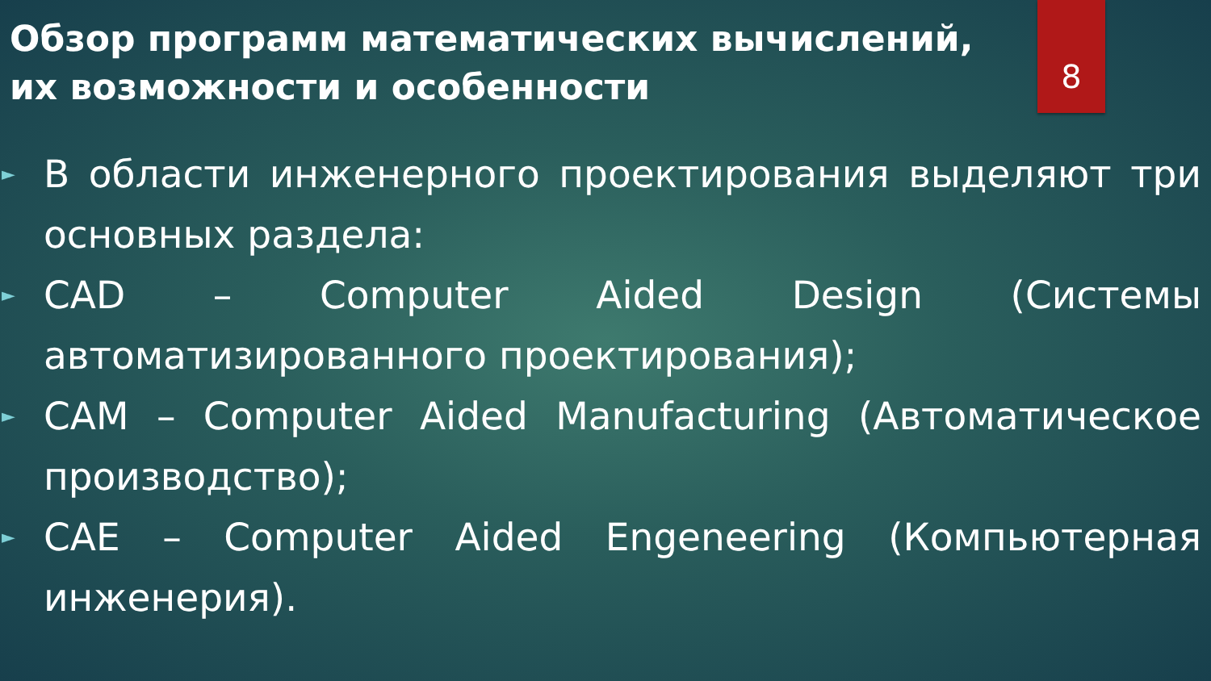8
Обзор программ математических вычислений, их возможности и особенности
► В области инженерного проектирования выделяют три основных раздела:
► CAD – Computer Aided Design (Системы автоматизированного проектирования);
► CAM – Computer Aided Manufacturing (Автоматическое производство);
► CAE – Computer Aided Engeneering (Компьютерная инженерия).